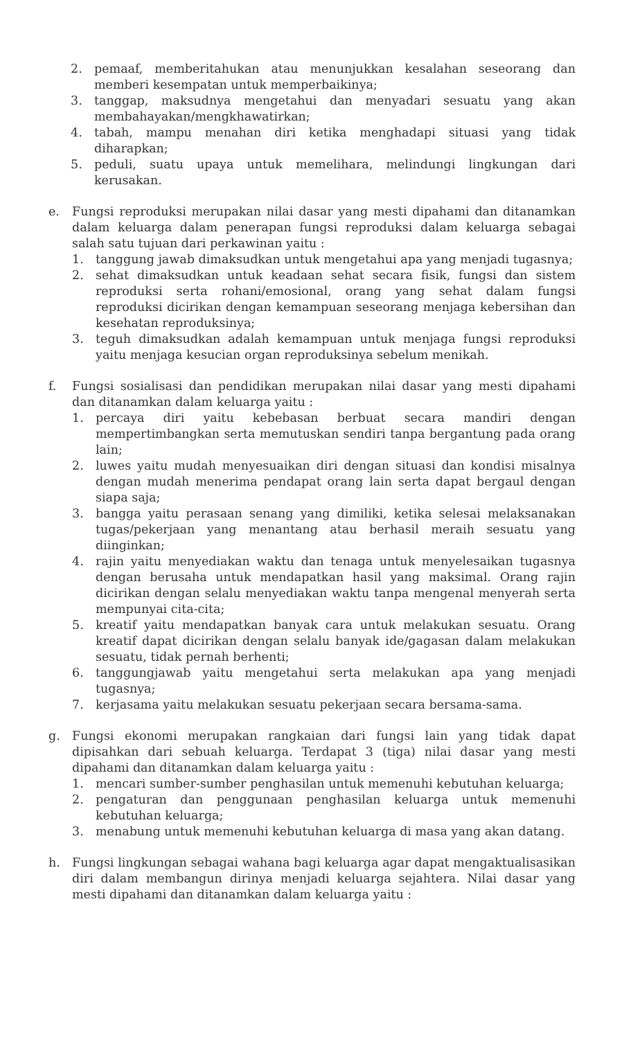2. pemaaf, memberitahukan atau menunjukkan kesalahan seseorang dan memberi kesempatan untuk memperbaikinya;
3. tanggap, maksudnya mengetahui dan menyadari sesuatu yang akan membahayakan/mengkhawatirkan;
4. tabah, mampu menahan diri ketika menghadapi situasi yang tidak diharapkan;
5. peduli, suatu upaya untuk memelihara, melindungi lingkungan dari kerusakan.
e. Fungsi reproduksi merupakan nilai dasar yang mesti dipahami dan ditanamkan dalam keluarga dalam penerapan fungsi reproduksi dalam keluarga sebagai salah satu tujuan dari perkawinan yaitu :
1. tanggung jawab dimaksudkan untuk mengetahui apa yang menjadi tugasnya;
2. sehat dimaksudkan untuk keadaan sehat secara fisik, fungsi dan sistem reproduksi serta rohani/emosional, orang yang sehat dalam fungsi reproduksi dicirikan dengan kemampuan seseorang menjaga kebersihan dan kesehatan reproduksinya;
3. teguh dimaksudkan adalah kemampuan untuk menjaga fungsi reproduksi yaitu menjaga kesucian organ reproduksinya sebelum menikah.
f. Fungsi sosialisasi dan pendidikan merupakan nilai dasar yang mesti dipahami dan ditanamkan dalam keluarga yaitu :
1. percaya diri yaitu kebebasan berbuat secara mandiri dengan mempertimbangkan serta memutuskan sendiri tanpa bergantung pada orang lain;
2. luwes yaitu mudah menyesuaikan diri dengan situasi dan kondisi misalnya dengan mudah menerima pendapat orang lain serta dapat bergaul dengan siapa saja;
3. bangga yaitu perasaan senang yang dimiliki, ketika selesai melaksanakan tugas/pekerjaan yang menantang atau berhasil meraih sesuatu yang diinginkan;
4. rajin yaitu menyediakan waktu dan tenaga untuk menyelesaikan tugasnya dengan berusaha untuk mendapatkan hasil yang maksimal. Orang rajin dicirikan dengan selalu menyediakan waktu tanpa mengenal menyerah serta mempunyai cita-cita;
5. kreatif yaitu mendapatkan banyak cara untuk melakukan sesuatu. Orang kreatif dapat dicirikan dengan selalu banyak ide/gagasan dalam melakukan sesuatu, tidak pernah berhenti;
6. tanggungjawab yaitu mengetahui serta melakukan apa yang menjadi tugasnya;
7. kerjasama yaitu melakukan sesuatu pekerjaan secara bersama-sama.
g. Fungsi ekonomi merupakan rangkaian dari fungsi lain yang tidak dapat dipisahkan dari sebuah keluarga. Terdapat 3 (tiga) nilai dasar yang mesti dipahami dan ditanamkan dalam keluarga yaitu :
1. mencari sumber-sumber penghasilan untuk memenuhi kebutuhan keluarga;
2. pengaturan dan penggunaan penghasilan keluarga untuk memenuhi kebutuhan keluarga;
3. menabung untuk memenuhi kebutuhan keluarga di masa yang akan datang.
h. Fungsi lingkungan sebagai wahana bagi keluarga agar dapat mengaktualisasikan diri dalam membangun dirinya menjadi keluarga sejahtera. Nilai dasar yang mesti dipahami dan ditanamkan dalam keluarga yaitu :